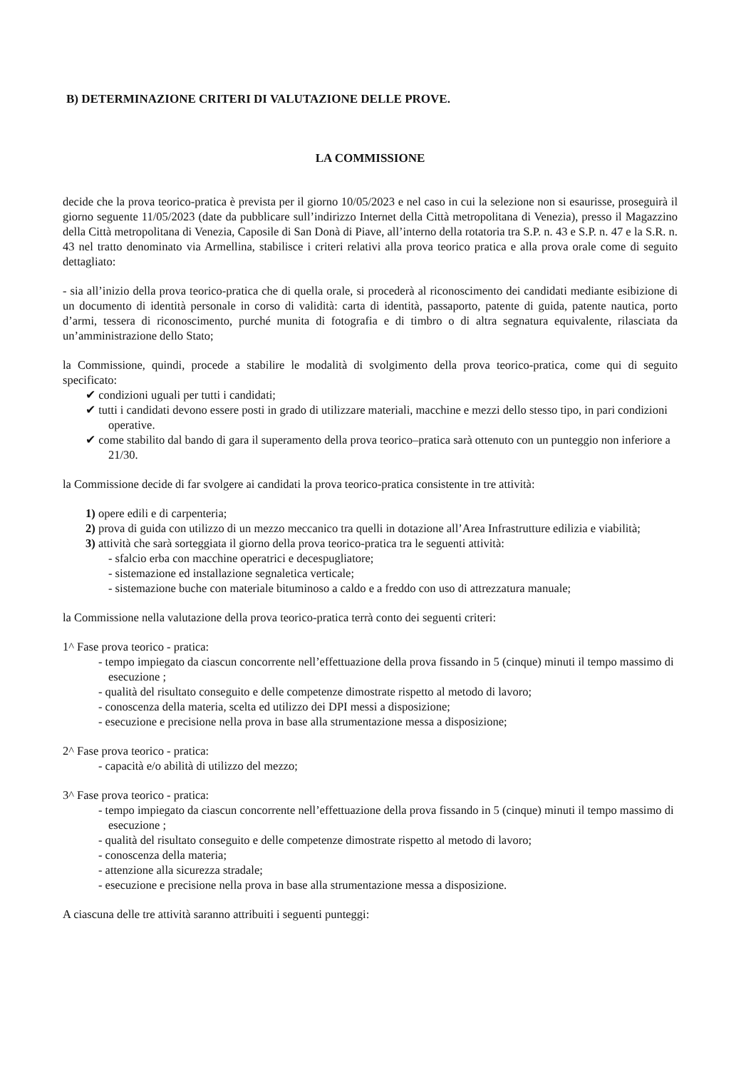B) DETERMINAZIONE CRITERI DI VALUTAZIONE DELLE PROVE.
LA COMMISSIONE
decide che la prova teorico-pratica è prevista per il giorno 10/05/2023 e nel caso in cui la selezione non si esaurisse, proseguirà il giorno seguente 11/05/2023 (date da pubblicare sull’indirizzo Internet della Città metropolitana di Venezia), presso il Magazzino della Città metropolitana di Venezia, Caposile di San Donà di Piave, all’interno della rotatoria tra S.P. n. 43 e S.P. n. 47 e la S.R. n. 43 nel tratto denominato via Armellina, stabilisce i criteri relativi alla prova teorico pratica e alla prova orale come di seguito dettagliato:
- sia all’inizio della prova teorico-pratica che di quella orale, si procederà al riconoscimento dei candidati mediante esibizione di un documento di identità personale in corso di validità: carta di identità, passaporto, patente di guida, patente nautica, porto d’armi, tessera di riconoscimento, purché munita di fotografia e di timbro o di altra segnatura equivalente, rilasciata da un’amministrazione dello Stato;
la Commissione, quindi, procede a stabilire le modalità di svolgimento della prova teorico-pratica, come qui di seguito specificato:
✔ condizioni uguali per tutti i candidati;
✔ tutti i candidati devono essere posti in grado di utilizzare materiali, macchine e mezzi dello stesso tipo, in pari condizioni operative.
✔ come stabilito dal bando di gara il superamento della prova teorico–pratica sarà ottenuto con un punteggio non inferiore a 21/30.
la Commissione decide di far svolgere ai candidati la prova teorico-pratica consistente in tre attività:
1) opere edili e di carpenteria;
2) prova di guida con utilizzo di un mezzo meccanico tra quelli in dotazione all’Area Infrastrutture edilizia e viabilità;
3) attività che sarà sorteggiata il giorno della prova teorico-pratica tra le seguenti attività:
- sfalcio erba con macchine operatrici e decespugliatore;
- sistemazione ed installazione segnaletica verticale;
- sistemazione buche con materiale bituminoso a caldo e a freddo con uso di attrezzatura manuale;
la Commissione nella valutazione della prova teorico-pratica terrà conto dei seguenti criteri:
1^ Fase prova teorico - pratica:
- tempo impiegato da ciascun concorrente nell’effettuazione della prova fissando in 5 (cinque) minuti il tempo massimo di esecuzione ;
- qualità del risultato conseguito e delle competenze dimostrate rispetto al metodo di lavoro;
- conoscenza della materia, scelta ed utilizzo dei DPI messi a disposizione;
- esecuzione e precisione nella prova in base alla strumentazione messa a disposizione;
2^ Fase prova teorico - pratica:
- capacità e/o abilità di utilizzo del mezzo;
3^ Fase prova teorico - pratica:
- tempo impiegato da ciascun concorrente nell’effettuazione della prova fissando in 5 (cinque) minuti il tempo massimo di esecuzione ;
- qualità del risultato conseguito e delle competenze dimostrate rispetto al metodo di lavoro;
- conoscenza della materia;
- attenzione alla sicurezza stradale;
- esecuzione e precisione nella prova in base alla strumentazione messa a disposizione.
A ciascuna delle tre attività saranno attribuiti i seguenti punteggi: